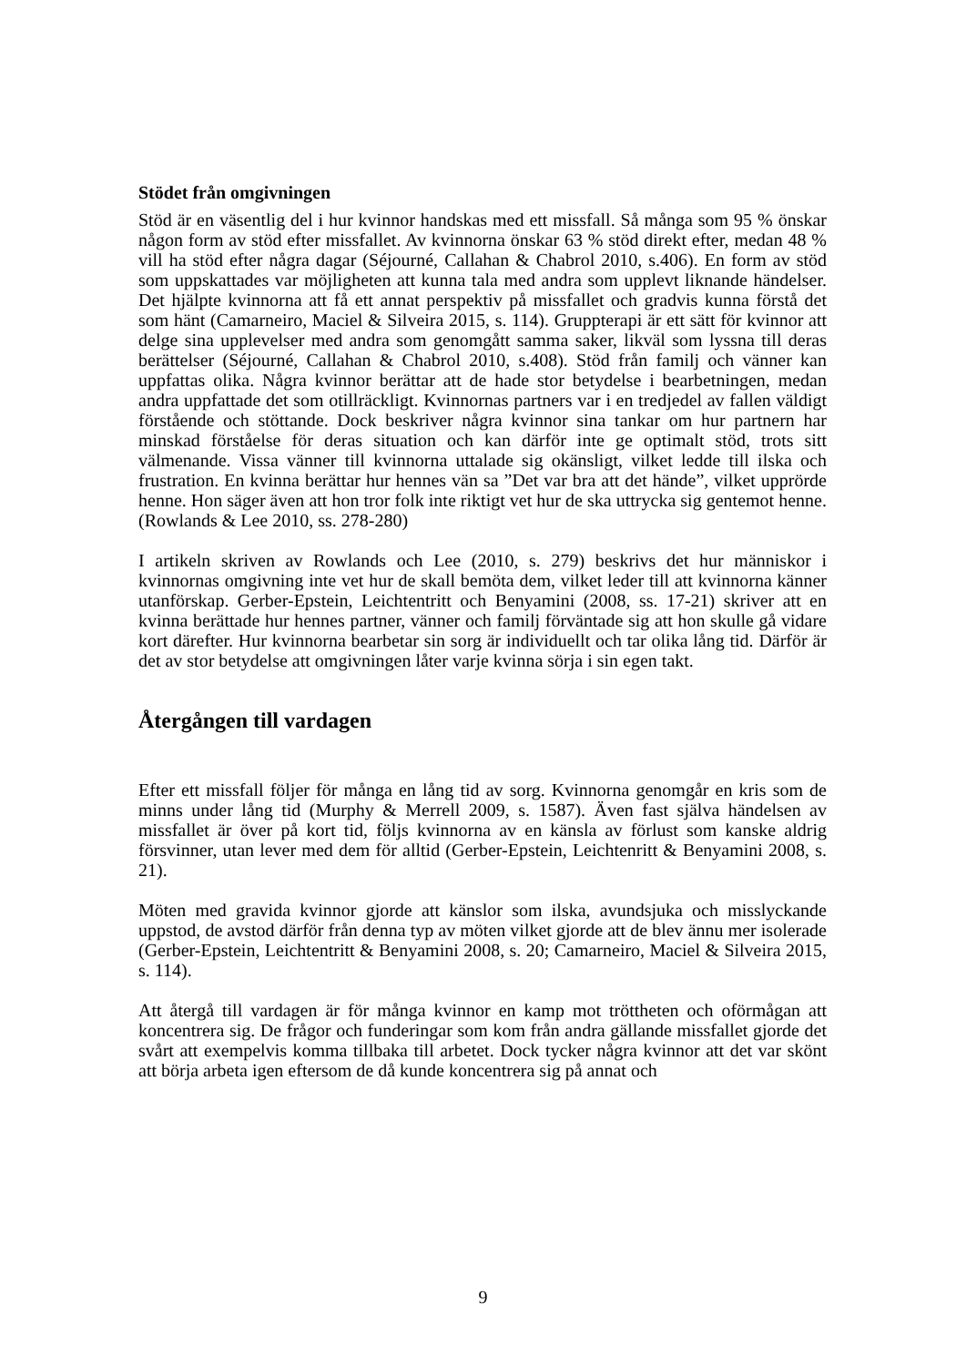Stödet från omgivningen
Stöd är en väsentlig del i hur kvinnor handskas med ett missfall. Så många som 95 % önskar någon form av stöd efter missfallet. Av kvinnorna önskar 63 % stöd direkt efter, medan 48 % vill ha stöd efter några dagar (Séjourné, Callahan & Chabrol 2010, s.406). En form av stöd som uppskattades var möjligheten att kunna tala med andra som upplevt liknande händelser. Det hjälpte kvinnorna att få ett annat perspektiv på missfallet och gradvis kunna förstå det som hänt (Camarneiro, Maciel & Silveira 2015, s. 114). Gruppterapi är ett sätt för kvinnor att delge sina upplevelser med andra som genomgått samma saker, likväl som lyssna till deras berättelser (Séjourné, Callahan & Chabrol 2010, s.408). Stöd från familj och vänner kan uppfattas olika. Några kvinnor berättar att de hade stor betydelse i bearbetningen, medan andra uppfattade det som otillräckligt. Kvinnornas partners var i en tredjedel av fallen väldigt förstående och stöttande. Dock beskriver några kvinnor sina tankar om hur partnern har minskad förståelse för deras situation och kan därför inte ge optimalt stöd, trots sitt välmenande. Vissa vänner till kvinnorna uttalade sig okänsligt, vilket ledde till ilska och frustration. En kvinna berättar hur hennes vän sa ”Det var bra att det hände”, vilket upprörde henne. Hon säger även att hon tror folk inte riktigt vet hur de ska uttrycka sig gentemot henne. (Rowlands & Lee 2010, ss. 278-280)
I artikeln skriven av Rowlands och Lee (2010, s. 279) beskrivs det hur människor i kvinnornas omgivning inte vet hur de skall bemöta dem, vilket leder till att kvinnorna känner utanförskap. Gerber-Epstein, Leichtentritt och Benyamini (2008, ss. 17-21) skriver att en kvinna berättade hur hennes partner, vänner och familj förväntade sig att hon skulle gå vidare kort därefter. Hur kvinnorna bearbetar sin sorg är individuellt och tar olika lång tid. Därför är det av stor betydelse att omgivningen låter varje kvinna sörja i sin egen takt.
Återgången till vardagen
Efter ett missfall följer för många en lång tid av sorg. Kvinnorna genomgår en kris som de minns under lång tid (Murphy & Merrell 2009, s. 1587). Även fast själva händelsen av missfallet är över på kort tid, följs kvinnorna av en känsla av förlust som kanske aldrig försvinner, utan lever med dem för alltid (Gerber-Epstein, Leichtenritt & Benyamini 2008, s. 21).
Möten med gravida kvinnor gjorde att känslor som ilska, avundsjuka och misslyckande uppstod, de avstod därför från denna typ av möten vilket gjorde att de blev ännu mer isolerade (Gerber-Epstein, Leichtentritt & Benyamini 2008, s. 20; Camarneiro, Maciel & Silveira 2015, s. 114).
Att återgå till vardagen är för många kvinnor en kamp mot tröttheten och oförmågan att koncentrera sig. De frågor och funderingar som kom från andra gällande missfallet gjorde det svårt att exempelvis komma tillbaka till arbetet. Dock tycker några kvinnor att det var skönt att börja arbeta igen eftersom de då kunde koncentrera sig på annat och
9